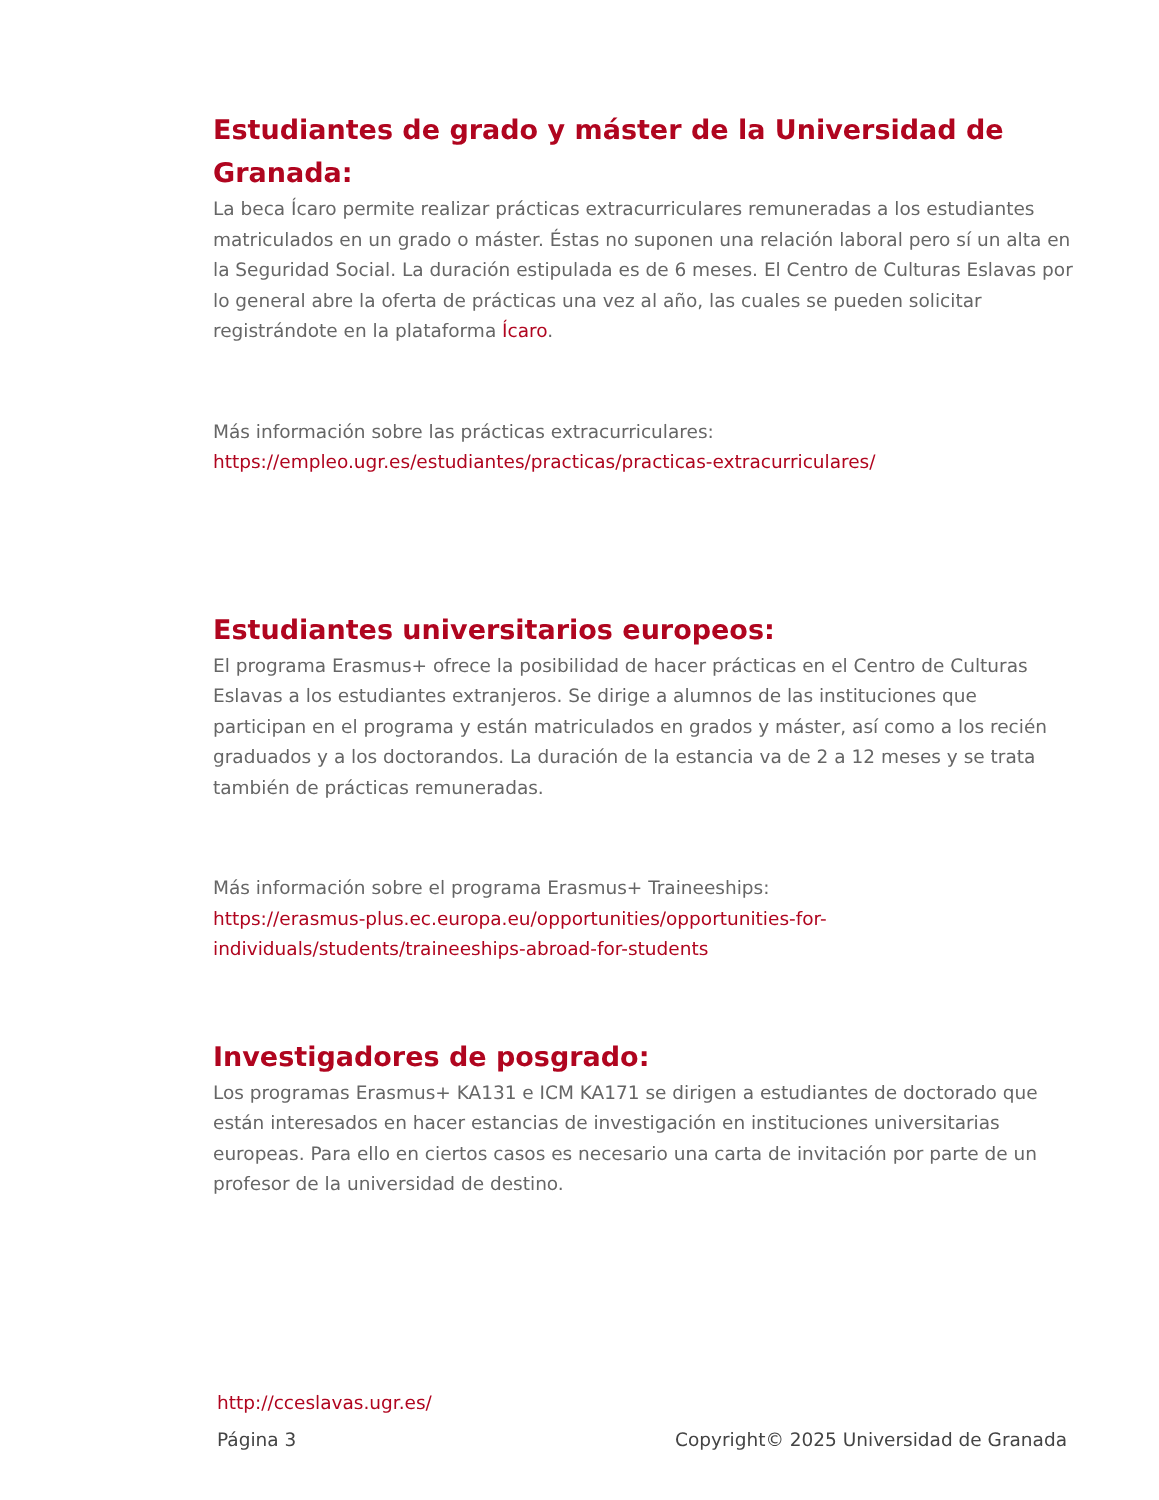Estudiantes de grado y máster de la Universidad de Granada:
La beca Ícaro permite realizar prácticas extracurriculares remuneradas a los estudiantes matriculados en un grado o máster. Éstas no suponen una relación laboral pero sí un alta en la Seguridad Social. La duración estipulada es de 6 meses. El Centro de Culturas Eslavas por lo general abre la oferta de prácticas una vez al año, las cuales se pueden solicitar registrándote en la plataforma Ícaro.
Más información sobre las prácticas extracurriculares:
https://empleo.ugr.es/estudiantes/practicas/practicas-extracurriculares/
Estudiantes universitarios europeos:
El programa Erasmus+ ofrece la posibilidad de hacer prácticas en el Centro de Culturas Eslavas a los estudiantes extranjeros. Se dirige a alumnos de las instituciones que participan en el programa y están matriculados en grados y máster, así como a los recién graduados y a los doctorandos. La duración de la estancia va de 2 a 12 meses y se trata también de prácticas remuneradas.
Más información sobre el programa Erasmus+ Traineeships:
https://erasmus-plus.ec.europa.eu/opportunities/opportunities-for-individuals/students/traineeships-abroad-for-students
Investigadores de posgrado:
Los programas Erasmus+ KA131 e ICM KA171 se dirigen a estudiantes de doctorado que están interesados en hacer estancias de investigación en instituciones universitarias europeas. Para ello en ciertos casos es necesario una carta de invitación por parte de un profesor de la universidad de destino.
http://cceslavas.ugr.es/
Página 3 Copyright© 2025 Universidad de Granada